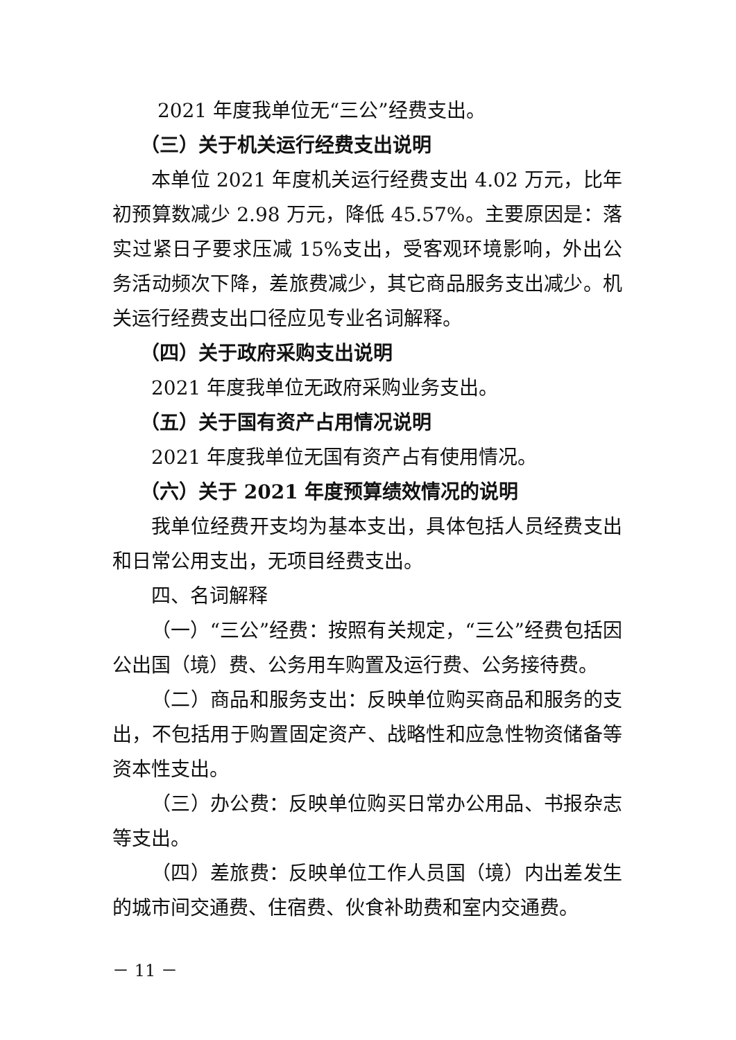2021 年度我单位无“三公”经费支出。
（三）关于机关运行经费支出说明
本单位 2021 年度机关运行经费支出 4.02 万元，比年初预算数减少 2.98 万元，降低 45.57%。主要原因是：落实过紧日子要求压减 15%支出，受客观环境影响，外出公务活动频次下降，差旅费减少，其它商品服务支出减少。机关运行经费支出口径应见专业名词解释。
（四）关于政府采购支出说明
2021 年度我单位无政府采购业务支出。
（五）关于国有资产占用情况说明
2021 年度我单位无国有资产占有使用情况。
（六）关于 2021 年度预算绩效情况的说明
我单位经费开支均为基本支出，具体包括人员经费支出和日常公用支出，无项目经费支出。
四、名词解释
（一）“三公”经费：按照有关规定，“三公”经费包括因公出国（境）费、公务用车购置及运行费、公务接待费。
（二）商品和服务支出：反映单位购买商品和服务的支出，不包括用于购置固定资产、战略性和应急性物资储备等资本性支出。
（三）办公费：反映单位购买日常办公用品、书报杂志等支出。
（四）差旅费：反映单位工作人员国（境）内出差发生的城市间交通费、住宿费、伙食补助费和室内交通费。
－ 11 －